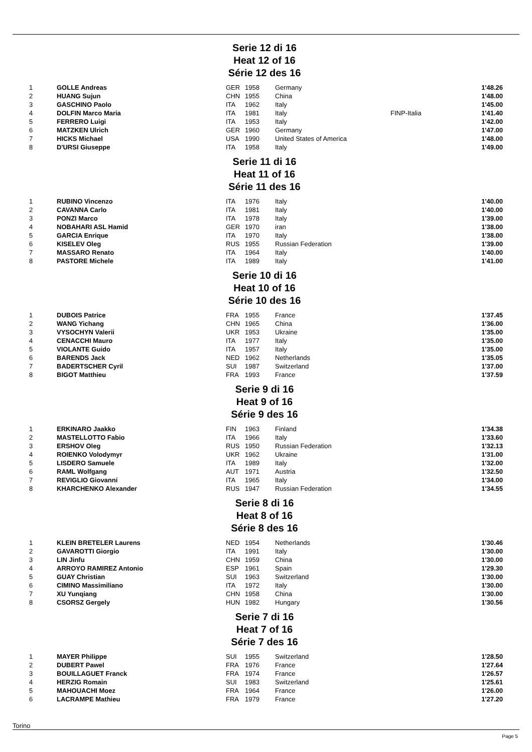Serie 12 di 16
Heat 12 of 16
Série 12 des 16
| 1 | GOLLE Andreas | GER | 1958 | Germany | | 1'48.26 |
| 2 | HUANG Sujun | CHN | 1955 | China | | 1'48.00 |
| 3 | GASCHINO Paolo | ITA | 1962 | Italy | | 1'45.00 |
| 4 | DOLFIN Marco Maria | ITA | 1981 | Italy | FINP-Italia | 1'41.40 |
| 5 | FERRERO Luigi | ITA | 1953 | Italy | | 1'42.00 |
| 6 | MATZKEN Ulrich | GER | 1960 | Germany | | 1'47.00 |
| 7 | HICKS Michael | USA | 1990 | United States of America | | 1'48.00 |
| 8 | D'URSI Giuseppe | ITA | 1958 | Italy | | 1'49.00 |
Serie 11 di 16
Heat 11 of 16
Série 11 des 16
| 1 | RUBINO Vincenzo | ITA | 1976 | Italy | | 1'40.00 |
| 2 | CAVANNA Carlo | ITA | 1981 | Italy | | 1'40.00 |
| 3 | PONZI Marco | ITA | 1978 | Italy | | 1'39.00 |
| 4 | NOBAHARI ASL Hamid | GER | 1970 | iran | | 1'38.00 |
| 5 | GARCIA Enrique | ITA | 1970 | Italy | | 1'38.00 |
| 6 | KISELEV Oleg | RUS | 1955 | Russian Federation | | 1'39.00 |
| 7 | MASSARO Renato | ITA | 1964 | Italy | | 1'40.00 |
| 8 | PASTORE Michele | ITA | 1989 | Italy | | 1'41.00 |
Serie 10 di 16
Heat 10 of 16
Série 10 des 16
| 1 | DUBOIS Patrice | FRA | 1955 | France | | 1'37.45 |
| 2 | WANG Yichang | CHN | 1965 | China | | 1'36.00 |
| 3 | VYSOCHYN Valerii | UKR | 1953 | Ukraine | | 1'35.00 |
| 4 | CENACCHI Mauro | ITA | 1977 | Italy | | 1'35.00 |
| 5 | VIOLANTE Guido | ITA | 1957 | Italy | | 1'35.00 |
| 6 | BARENDS Jack | NED | 1962 | Netherlands | | 1'35.05 |
| 7 | BADERTSCHER Cyril | SUI | 1987 | Switzerland | | 1'37.00 |
| 8 | BIGOT Matthieu | FRA | 1993 | France | | 1'37.59 |
Serie 9 di 16
Heat 9 of 16
Série 9 des 16
| 1 | ERKINARO Jaakko | FIN | 1963 | Finland | | 1'34.38 |
| 2 | MASTELLOTTO Fabio | ITA | 1966 | Italy | | 1'33.60 |
| 3 | ERSHOV Oleg | RUS | 1950 | Russian Federation | | 1'32.13 |
| 4 | ROIENKO Volodymyr | UKR | 1962 | Ukraine | | 1'31.00 |
| 5 | LISDERO Samuele | ITA | 1989 | Italy | | 1'32.00 |
| 6 | RAML Wolfgang | AUT | 1971 | Austria | | 1'32.50 |
| 7 | REVIGLIO Giovanni | ITA | 1965 | Italy | | 1'34.00 |
| 8 | KHARCHENKO Alexander | RUS | 1947 | Russian Federation | | 1'34.55 |
Serie 8 di 16
Heat 8 of 16
Série 8 des 16
| 1 | KLEIN BRETELER Laurens | NED | 1954 | Netherlands | | 1'30.46 |
| 2 | GAVAROTTI Giorgio | ITA | 1991 | Italy | | 1'30.00 |
| 3 | LIN Jinfu | CHN | 1959 | China | | 1'30.00 |
| 4 | ARROYO RAMIREZ Antonio | ESP | 1961 | Spain | | 1'29.30 |
| 5 | GUAY Christian | SUI | 1963 | Switzerland | | 1'30.00 |
| 6 | CIMINO Massimiliano | ITA | 1972 | Italy | | 1'30.00 |
| 7 | XU Yunqiang | CHN | 1958 | China | | 1'30.00 |
| 8 | CSORSZ Gergely | HUN | 1982 | Hungary | | 1'30.56 |
Serie 7 di 16
Heat 7 of 16
Série 7 des 16
| 1 | MAYER Philippe | SUI | 1955 | Switzerland | | 1'28.50 |
| 2 | DUBERT Pawel | FRA | 1976 | France | | 1'27.64 |
| 3 | BOUILLAGUET Franck | FRA | 1974 | France | | 1'26.57 |
| 4 | HERZIG Romain | SUI | 1983 | Switzerland | | 1'25.61 |
| 5 | MAHOUACHI Moez | FRA | 1964 | France | | 1'26.00 |
| 6 | LACRAMPE Mathieu | FRA | 1979 | France | | 1'27.20 |
Torino
Page 5